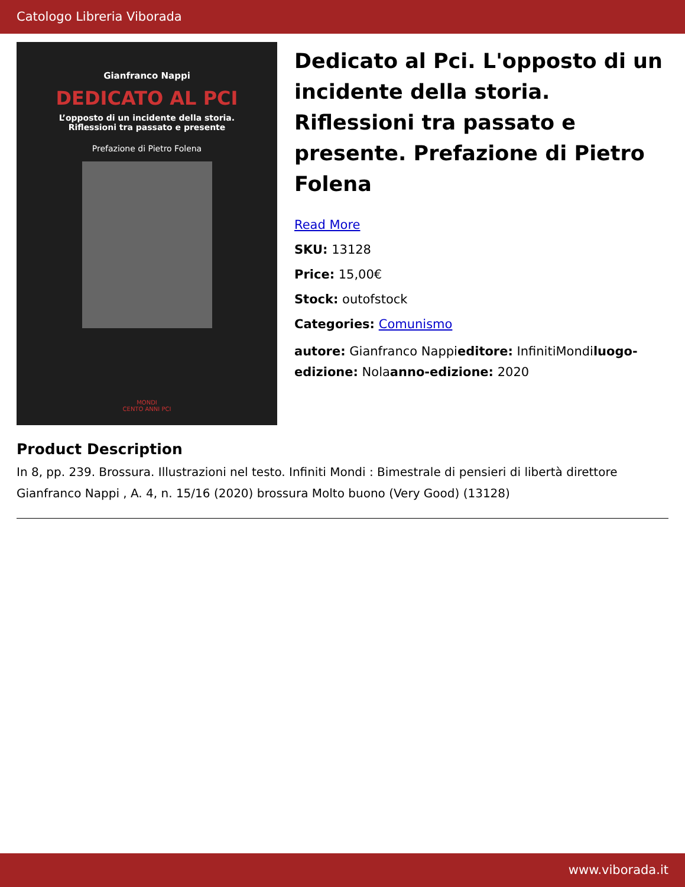Catologo Libreria Viborada
Gianfranco Nappi
DEDICATO AL PCI
L’opposto di un incidente della storia.
Riflessioni tra passato e presente
Prefazione di Pietro Folena
MONDI
CENTO ANNI PCI
Dedicato al Pci. L'opposto di un incidente della storia. Riflessioni tra passato e presente. Prefazione di Pietro Folena
Read More
SKU: 13128
Price: 15,00€
Stock: outofstock
Categories: Comunismo
autore: Gianfranco Nappieditore: InfinitiMondiluogo-edizione: Nolaanno-edizione: 2020
Product Description
In 8, pp. 239. Brossura. Illustrazioni nel testo. Infiniti Mondi : Bimestrale di pensieri di libertà direttore Gianfranco Nappi , A. 4, n. 15/16 (2020) brossura Molto buono (Very Good) (13128)
www.viborada.it